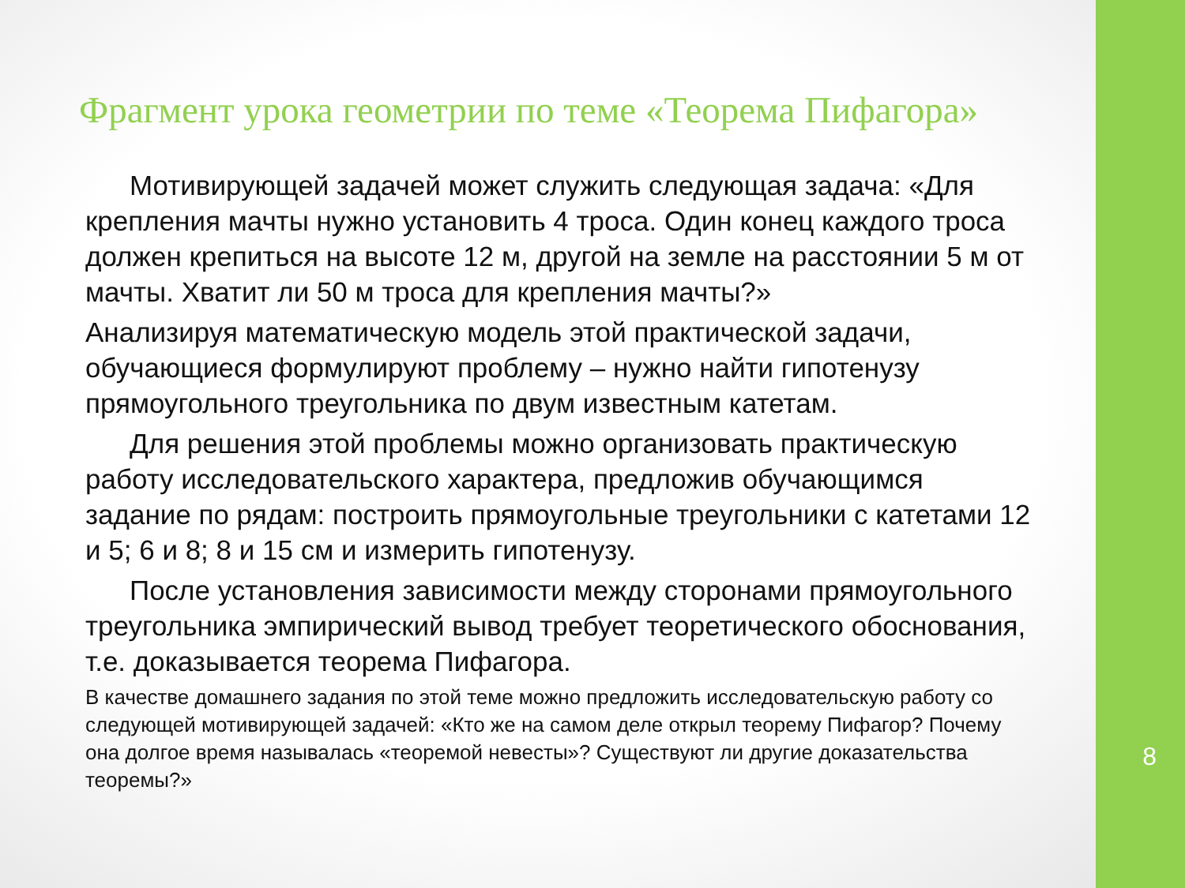Фрагмент урока геометрии по теме «Теорема Пифагора»
Мотивирующей задачей может служить следующая задача: «Для крепления мачты нужно установить 4 троса. Один конец каждого троса должен крепиться на высоте 12 м, другой на земле на расстоянии 5 м от мачты. Хватит ли 50 м троса для крепления мачты?»
Анализируя математическую модель этой практической задачи, обучающиеся формулируют проблему – нужно найти гипотенузу прямоугольного треугольника по двум известным катетам.
Для решения этой проблемы можно организовать практическую работу исследовательского характера, предложив обучающимся задание по рядам: построить прямоугольные треугольники с катетами 12 и 5; 6 и 8; 8 и 15 см и измерить гипотенузу.
После установления зависимости между сторонами прямоугольного треугольника эмпирический вывод требует теоретического обоснования, т.е. доказывается теорема Пифагора.
В качестве домашнего задания по этой теме можно предложить исследовательскую работу со следующей мотивирующей задачей: «Кто же на самом деле открыл теорему Пифагор? Почему она долгое время называлась «теоремой невесты»? Существуют ли другие доказательства теоремы?»
8